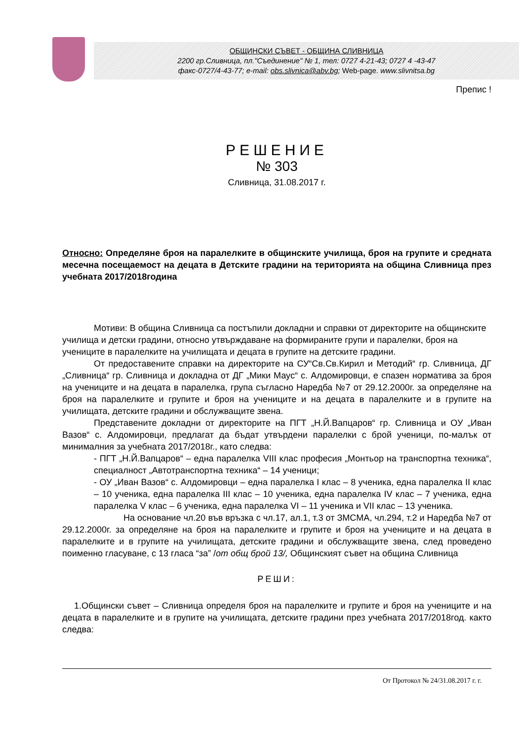ОБЩИНСКИ СЪВЕТ - ОБЩИНА СЛИВНИЦА
2200 гр.Сливница, пл."Съединение" № 1, тел: 0727 4-21-43; 0727 4 -43-47
факс-0727/4-43-77; e-mail: obs.slivnica@abv.bg; Web-page. www.slivnitsa.bg
Препис !
РЕШЕНИЕ
№ 303
Сливница, 31.08.2017 г.
Относно: Определяне броя на паралелките в общинските училища, броя на групите и средната месечна посещаемост на децата в Детските градини на територията на община Сливница през учебната 2017/2018година
Мотиви: В община Сливница са постъпили докладни и справки от директорите на общинските училища и детски градини, относно утвърждаване на формираните групи и паралелки, броя на учениците в паралелките на училищата и децата в групите на детските градини.
От предоставените справки на директорите на СУ“Св.Св.Кирил и Методий“ гр. Сливница, ДГ „Сливница“ гр. Сливница и докладна от ДГ „Мики Маус“ с. Алдомировци, е спазен норматива за броя на учениците и на децата в паралелка, група съгласно Наредба №7 от 29.12.2000г. за определяне на броя на паралелките и групите и броя на учениците и на децата в паралелките и в групите на училищата, детските градини и обслужващите звена.
Представените докладни от директорите на ПГТ „Н.Й.Вапцаров“ гр. Сливница и ОУ „Иван Вазов“ с. Алдомировци, предлагат да бъдат утвърдени паралелки с брой ученици, по-малък от минималния за учебната 2017/2018г., като следва:
- ПГТ „Н.Й.Вапцаров“ – една паралелка VIII клас професия „Монтьор на транспортна техника“, специалност „Автотранспортна техника“ – 14 ученици;
- ОУ „Иван Вазов“ с. Алдомировци – една паралелка I клас – 8 ученика, една паралелка II клас – 10 ученика, една паралелка III клас – 10 ученика, една паралелка IV клас – 7 ученика, една паралелка V клас – 6 ученика, една паралелка VI – 11 ученика и VII клас – 13 ученика.
На основание чл.20 във връзка с чл.17, ал.1, т.3 от ЗМСМА, чл.294, т.2 и Наредба №7 от 29.12.2000г. за определяне на броя на паралелките и групите и броя на учениците и на децата в паралелките и в групите на училищата, детските градини и обслужващите звена, след проведено поименно гласуване, с 13 гласа “за” /от общ брой 13/, Общинският съвет на община Сливница
РЕШИ:
1.Общински съвет – Сливница определя броя на паралелките и групите и броя на учениците и на децата в паралелките и в групите на училищата, детските градини през учебната 2017/2018год. както следва:
От Протокол № 24/31.08.2017 г. г.